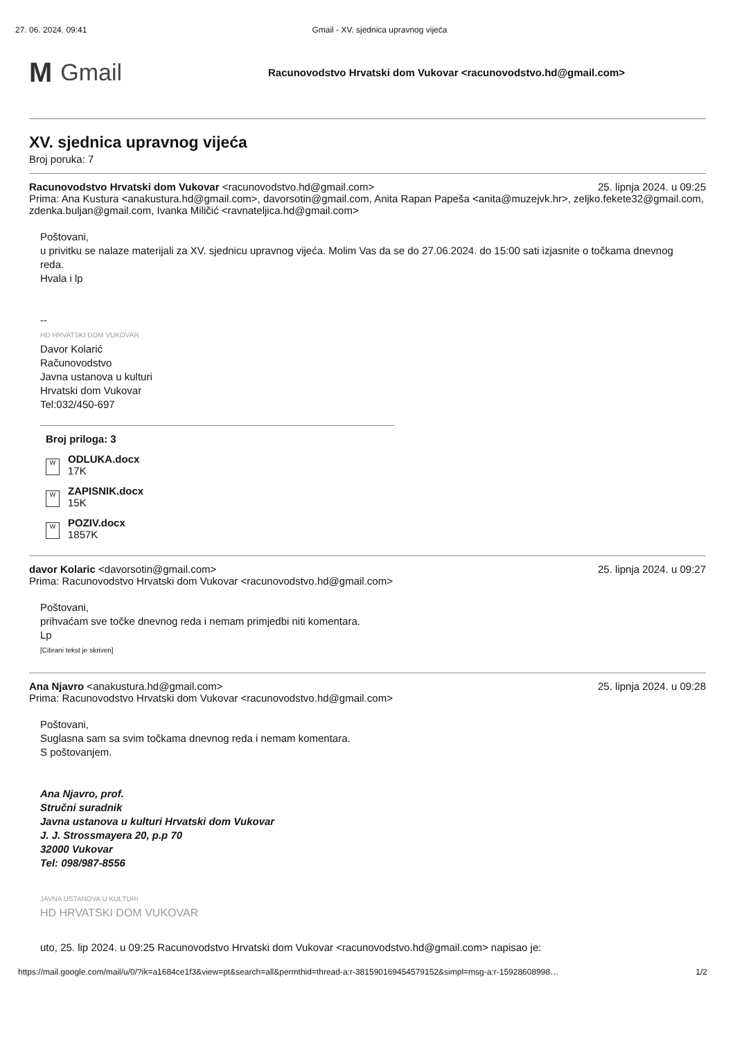27. 06. 2024. 09:41 Gmail - XV. sjednica upravnog vijeća
M Gmail
Racunovodstvo Hrvatski dom Vukovar <racunovodstvo.hd@gmail.com>
XV. sjednica upravnog vijeća
Broj poruka: 7
Racunovodstvo Hrvatski dom Vukovar <racunovodstvo.hd@gmail.com> 25. lipnja 2024. u 09:25
Prima: Ana Kustura <anakustura.hd@gmail.com>, davorsotin@gmail.com, Anita Rapan Papeša <anita@muzejvk.hr>, zeljko.fekete32@gmail.com, zdenka.buljan@gmail.com, Ivanka Miličić <ravnateljica.hd@gmail.com>
Poštovani,
u privitku se nalaze materijali za XV. sjednicu upravnog vijeća. Molim Vas da se do 27.06.2024. do 15:00 sati izjasnite o točkama dnevnog reda.
Hvala i lp
--
HD HRVATSKI DOM VUKOVAR
Davor Kolarić
Računovodstvo
Javna ustanova u kulturi
Hrvatski dom Vukovar
Tel:032/450-697
Broj priloga: 3
W
ODLUKA.docx
17K
W
ZAPISNIK.docx
15K
W
POZIV.docx
1857K
davor Kolaric <davorsotin@gmail.com> 25. lipnja 2024. u 09:27
Prima: Racunovodstvo Hrvatski dom Vukovar <racunovodstvo.hd@gmail.com>
Poštovani,
prihvaćam sve točke dnevnog reda i nemam primjedbi niti komentara.
Lp
[Citirani tekst je skriven]
Ana Njavro <anakustura.hd@gmail.com> 25. lipnja 2024. u 09:28
Prima: Racunovodstvo Hrvatski dom Vukovar <racunovodstvo.hd@gmail.com>
Poštovani,
Suglasna sam sa svim točkama dnevnog reda i nemam komentara.
S poštovanjem.
Ana Njavro, prof.
Stručni suradnik
Javna ustanova u kulturi Hrvatski dom Vukovar
J. J. Strossmayera 20, p.p 70
32000 Vukovar
Tel: 098/987-8556
JAVNA USTANOVA U KULTURI
HD HRVATSKI DOM VUKOVAR
uto, 25. lip 2024. u 09:25 Racunovodstvo Hrvatski dom Vukovar <racunovodstvo.hd@gmail.com> napisao je:
https://mail.google.com/mail/u/0/?ik=a1684ce1f3&view=pt&search=all&permthid=thread-a:r-381590169454579152&simpl=msg-a:r-15928608998… 1/2